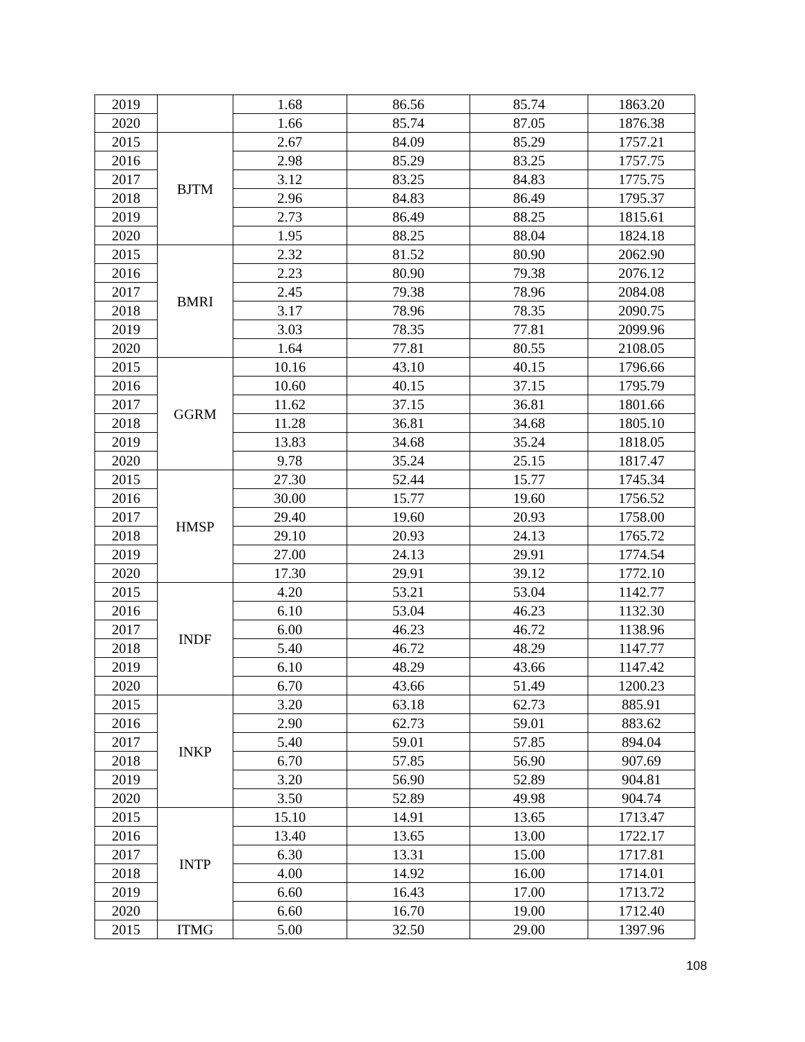| 2019 | | 1.68 | 86.56 | 85.74 | 1863.20 |
| 2020 | | 1.66 | 85.74 | 87.05 | 1876.38 |
| 2015 | BJTM | 2.67 | 84.09 | 85.29 | 1757.21 |
| 2016 | | 2.98 | 85.29 | 83.25 | 1757.75 |
| 2017 | | 3.12 | 83.25 | 84.83 | 1775.75 |
| 2018 | | 2.96 | 84.83 | 86.49 | 1795.37 |
| 2019 | | 2.73 | 86.49 | 88.25 | 1815.61 |
| 2020 | | 1.95 | 88.25 | 88.04 | 1824.18 |
| 2015 | BMRI | 2.32 | 81.52 | 80.90 | 2062.90 |
| 2016 | | 2.23 | 80.90 | 79.38 | 2076.12 |
| 2017 | | 2.45 | 79.38 | 78.96 | 2084.08 |
| 2018 | | 3.17 | 78.96 | 78.35 | 2090.75 |
| 2019 | | 3.03 | 78.35 | 77.81 | 2099.96 |
| 2020 | | 1.64 | 77.81 | 80.55 | 2108.05 |
| 2015 | GGRM | 10.16 | 43.10 | 40.15 | 1796.66 |
| 2016 | | 10.60 | 40.15 | 37.15 | 1795.79 |
| 2017 | | 11.62 | 37.15 | 36.81 | 1801.66 |
| 2018 | | 11.28 | 36.81 | 34.68 | 1805.10 |
| 2019 | | 13.83 | 34.68 | 35.24 | 1818.05 |
| 2020 | | 9.78 | 35.24 | 25.15 | 1817.47 |
| 2015 | HMSP | 27.30 | 52.44 | 15.77 | 1745.34 |
| 2016 | | 30.00 | 15.77 | 19.60 | 1756.52 |
| 2017 | | 29.40 | 19.60 | 20.93 | 1758.00 |
| 2018 | | 29.10 | 20.93 | 24.13 | 1765.72 |
| 2019 | | 27.00 | 24.13 | 29.91 | 1774.54 |
| 2020 | | 17.30 | 29.91 | 39.12 | 1772.10 |
| 2015 | INDF | 4.20 | 53.21 | 53.04 | 1142.77 |
| 2016 | | 6.10 | 53.04 | 46.23 | 1132.30 |
| 2017 | | 6.00 | 46.23 | 46.72 | 1138.96 |
| 2018 | | 5.40 | 46.72 | 48.29 | 1147.77 |
| 2019 | | 6.10 | 48.29 | 43.66 | 1147.42 |
| 2020 | | 6.70 | 43.66 | 51.49 | 1200.23 |
| 2015 | INKP | 3.20 | 63.18 | 62.73 | 885.91 |
| 2016 | | 2.90 | 62.73 | 59.01 | 883.62 |
| 2017 | | 5.40 | 59.01 | 57.85 | 894.04 |
| 2018 | | 6.70 | 57.85 | 56.90 | 907.69 |
| 2019 | | 3.20 | 56.90 | 52.89 | 904.81 |
| 2020 | | 3.50 | 52.89 | 49.98 | 904.74 |
| 2015 | INTP | 15.10 | 14.91 | 13.65 | 1713.47 |
| 2016 | | 13.40 | 13.65 | 13.00 | 1722.17 |
| 2017 | | 6.30 | 13.31 | 15.00 | 1717.81 |
| 2018 | | 4.00 | 14.92 | 16.00 | 1714.01 |
| 2019 | | 6.60 | 16.43 | 17.00 | 1713.72 |
| 2020 | | 6.60 | 16.70 | 19.00 | 1712.40 |
| 2015 | ITMG | 5.00 | 32.50 | 29.00 | 1397.96 |
108